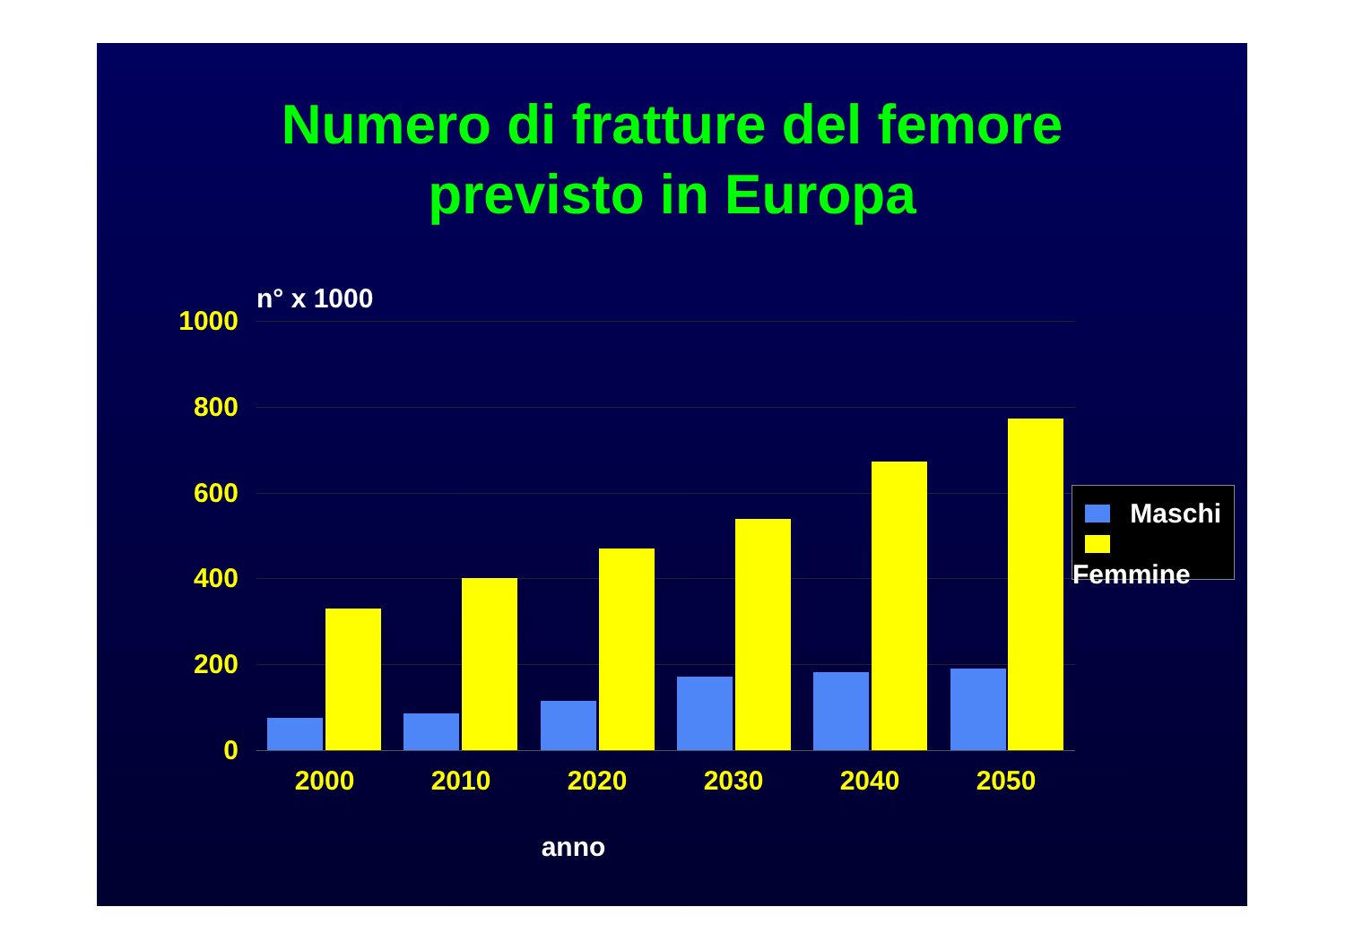Numero di fratture del femore
previsto in Europa
n° x 1000
1000
800
600
400
200
0
2000 2010 2020 2030 2040 2050
anno
Maschi
Femmine